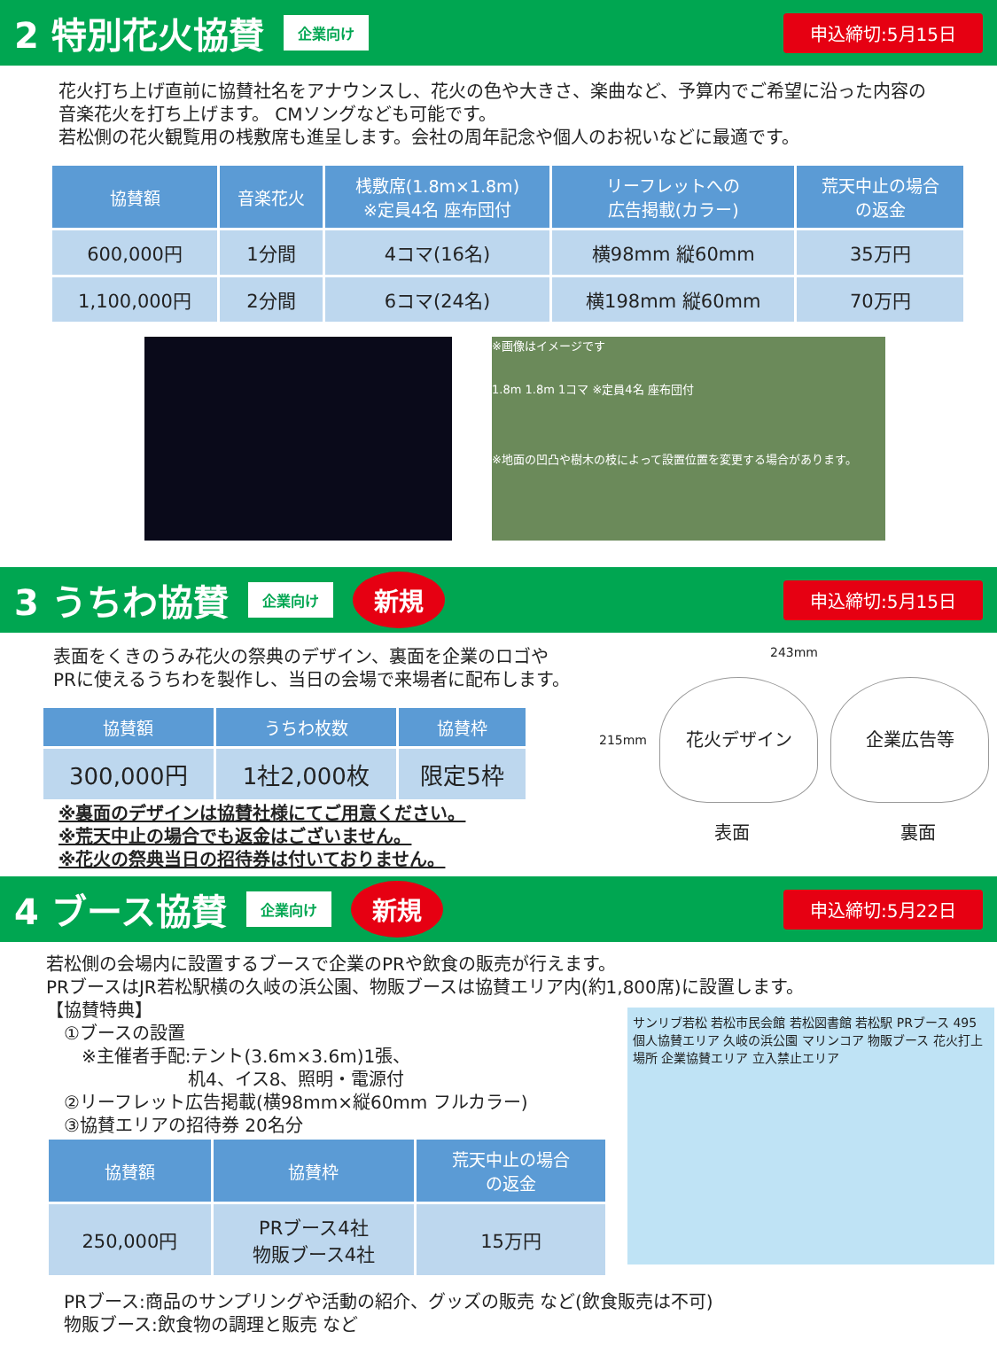2 特別花火協賛
企業向け 申込締切:5月15日
花火打ち上げ直前に協賛社名をアナウンスし、花火の色や大きさ、楽曲など、予算内でご希望に沿った内容の音楽花火を打ち上げます。 CMソングなども可能です。
若松側の花火観覧用の桟敷席も進呈します。会社の周年記念や個人のお祝いなどに最適です。
| 協賛額 | 音楽花火 | 桟敷席(1.8m×1.8m) ※定員4名 座布団付 | リーフレットへの 広告掲載(カラー) | 荒天中止の場合 の返金 |
| --- | --- | --- | --- | --- |
| 600,000円 | 1分間 | 4コマ(16名) | 横98mm 縦60mm | 35万円 |
| 1,100,000円 | 2分間 | 6コマ(24名) | 横198mm 縦60mm | 70万円 |
※画像はイメージです
1.8m 1.8m 1コマ ※定員4名 座布団付
※地面の凹凸や樹木の枝によって設置位置を変更する場合があります。
3 うちわ協賛
企業向け 新規 申込締切:5月15日
表面をくきのうみ花火の祭典のデザイン、裏面を企業のロゴや
PRに使えるうちわを製作し、当日の会場で来場者に配布します。
| 協賛額 | うちわ枚数 | 協賛枠 |
| --- | --- | --- |
| 300,000円 | 1社2,000枚 | 限定5枠 |
※裏面のデザインは協賛社様にてご用意ください。
※荒天中止の場合でも返金はございません。
※花火の祭典当日の招待券は付いておりません。
243mm
215mm
花火デザイン 企業広告等
表面 裏面
4 ブース協賛
企業向け 新規 申込締切:5月22日
若松側の会場内に設置するブースで企業のPRや飲食の販売が行えます。
PRブースはJR若松駅横の久岐の浜公園、物販ブースは協賛エリア内(約1,800席)に設置します。
【協賛特典】
　①ブースの設置
　　※主催者手配:テント(3.6m×3.6m)1張、
　　　　　　　　机4、イス8、照明・電源付
　②リーフレット広告掲載(横98mm×縦60mm フルカラー)
　③協賛エリアの招待券 20名分
| 協賛額 | 協賛枠 | 荒天中止の場合 の返金 |
| --- | --- | --- |
| 250,000円 | PRブース4社 物販ブース4社 | 15万円 |
サンリブ若松 若松市民会館 若松図書館 若松駅 PRブース 495 個人協賛エリア 久岐の浜公園 マリンコア 物販ブース 花火打上場所 企業協賛エリア 立入禁止エリア
PRブース:商品のサンプリングや活動の紹介、グッズの販売 など(飲食販売は不可)
物販ブース:飲食物の調理と販売 など